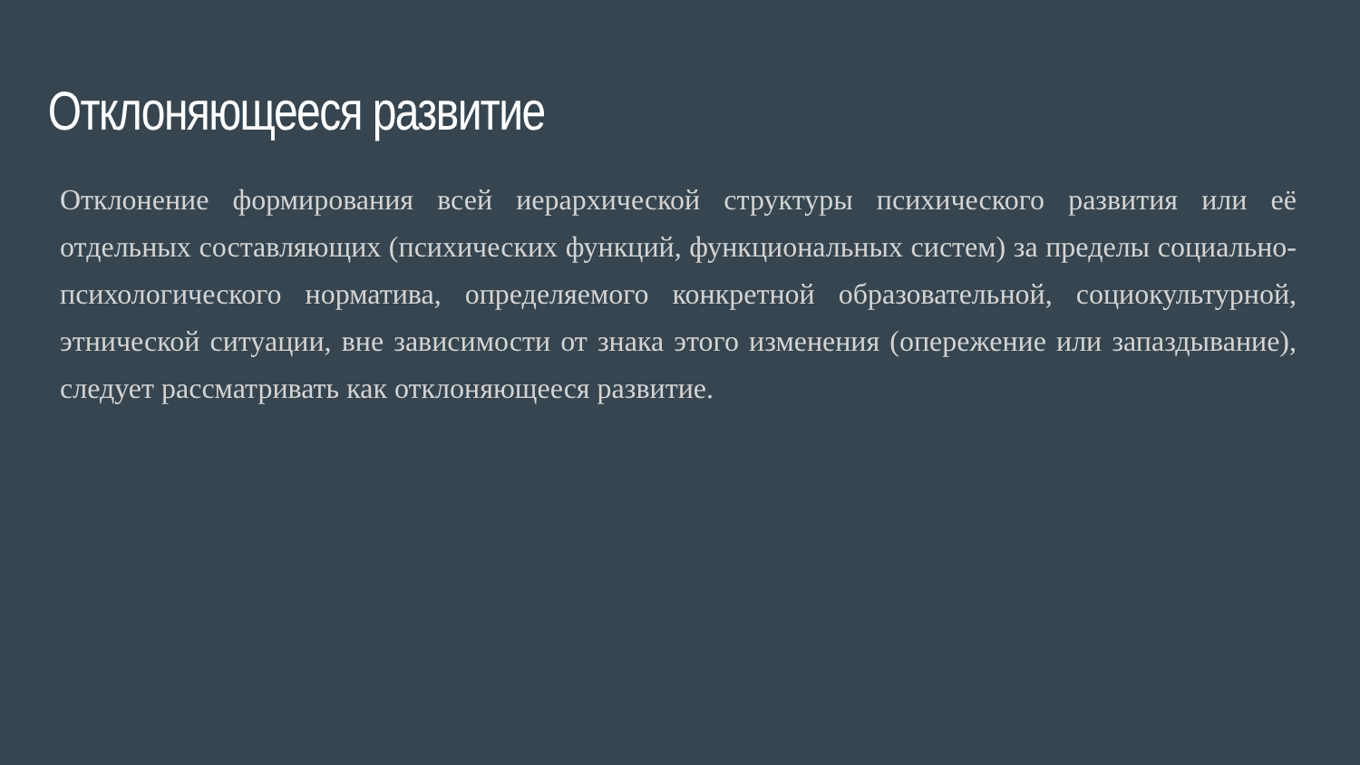Отклоняющееся развитие
Отклонение формирования всей иерархической структуры психического развития или её отдельных составляющих (психических функций, функциональных систем) за пределы социально-психологического норматива, определяемого конкретной образовательной, социокультурной, этнической ситуации, вне зависимости от знака этого изменения (опережение или запаздывание), следует рассматривать как отклоняющееся развитие.